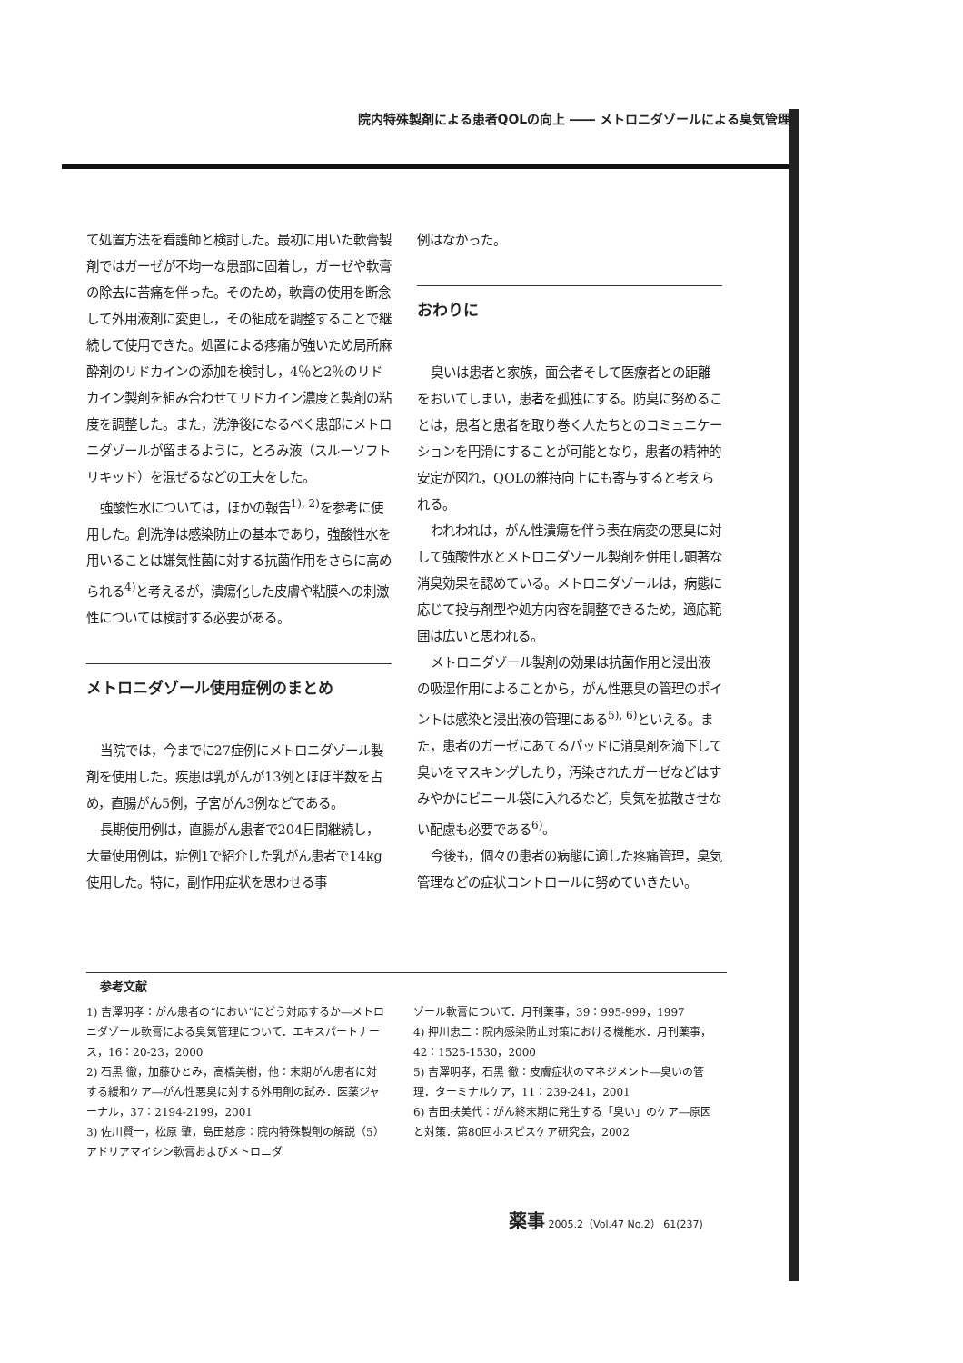院内特殊製剤による患者QOLの向上 ―― メトロニダゾールによる臭気管理
て処置方法を看護師と検討した。最初に用いた軟膏製剤ではガーゼが不均一な患部に固着し，ガーゼや軟膏の除去に苦痛を伴った。そのため，軟膏の使用を断念して外用液剤に変更し，その組成を調整することで継続して使用できた。処置による疼痛が強いため局所麻酔剤のリドカインの添加を検討し，4％と2％のリドカイン製剤を組み合わせてリドカイン濃度と製剤の粘度を調整した。また，洗浄後になるべく患部にメトロニダゾールが留まるように，とろみ液（スルーソフトリキッド）を混ぜるなどの工夫をした。
強酸性水については，ほかの報告<sup>1), 2)</sup>を参考に使用した。創洗浄は感染防止の基本であり，強酸性水を用いることは嫌気性菌に対する抗菌作用をさらに高められる<sup>4)</sup>と考えるが，潰瘍化した皮膚や粘膜への刺激性については検討する必要がある。
メトロニダゾール使用症例のまとめ
当院では，今までに27症例にメトロニダゾール製剤を使用した。疾患は乳がんが13例とほぼ半数を占め，直腸がん5例，子宮がん3例などである。
長期使用例は，直腸がん患者で204日間継続し，大量使用例は，症例1で紹介した乳がん患者で14kg使用した。特に，副作用症状を思わせる事
例はなかった。
おわりに
臭いは患者と家族，面会者そして医療者との距離をおいてしまい，患者を孤独にする。防臭に努めることは，患者と患者を取り巻く人たちとのコミュニケーションを円滑にすることが可能となり，患者の精神的安定が図れ，QOLの維持向上にも寄与すると考えられる。
われわれは，がん性潰瘍を伴う表在病変の悪臭に対して強酸性水とメトロニダゾール製剤を併用し顕著な消臭効果を認めている。メトロニダゾールは，病態に応じて投与剤型や処方内容を調整できるため，適応範囲は広いと思われる。
メトロニダゾール製剤の効果は抗菌作用と浸出液の吸湿作用によることから，がん性悪臭の管理のポイントは感染と浸出液の管理にある<sup>5), 6)</sup>といえる。また，患者のガーゼにあてるパッドに消臭剤を滴下して臭いをマスキングしたり，汚染されたガーゼなどはすみやかにビニール袋に入れるなど，臭気を拡散させない配慮も必要である<sup>6)</sup>。
今後も，個々の患者の病態に適した疼痛管理，臭気管理などの症状コントロールに努めていきたい。
参考文献
1) 吉澤明孝：がん患者の“におい”にどう対応するか―メトロニダゾール軟膏による臭気管理について．エキスパートナース，16：20-23，2000
2) 石黒 徹，加藤ひとみ，高橋美樹，他：末期がん患者に対する緩和ケア―がん性悪臭に対する外用剤の試み．医薬ジャーナル，37：2194-2199，2001
3) 佐川賢一，松原 肇，島田慈彦：院内特殊製剤の解説（5）アドリアマイシン軟膏およびメトロニダ
ゾール軟膏について．月刊薬事，39：995-999，1997
4) 押川忠二：院内感染防止対策における機能水．月刊薬事，42：1525-1530，2000
5) 吉澤明孝，石黒 徹：皮膚症状のマネジメント―臭いの管理．ターミナルケア，11：239-241，2001
6) 吉田扶美代：がん終末期に発生する「臭い」のケア―原因と対策．第80回ホスピスケア研究会，2002
薬事 2005.2（Vol.47 No.2） 61(237)